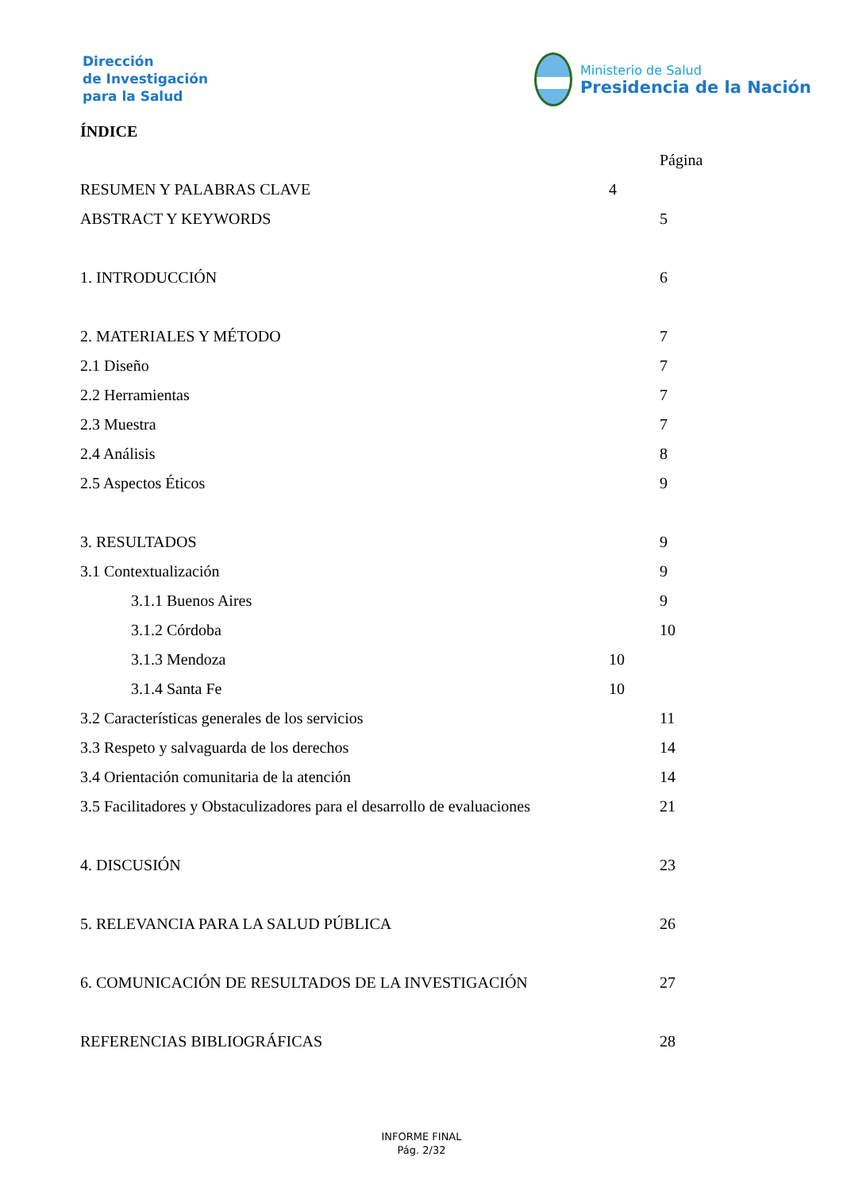Dirección
de Investigación
para la Salud
Ministerio de Salud
Presidencia de la Nación
ÍNDICE
Página
RESUMEN Y PALABRAS CLAVE 4
ABSTRACT Y KEYWORDS 5
1. INTRODUCCIÓN 6
2. MATERIALES Y MÉTODO 7
2.1 Diseño 7
2.2 Herramientas 7
2.3 Muestra 7
2.4 Análisis 8
2.5 Aspectos Éticos 9
3. RESULTADOS 9
3.1 Contextualización 9
3.1.1 Buenos Aires 9
3.1.2 Córdoba 10
3.1.3 Mendoza 10
3.1.4 Santa Fe 10
3.2 Características generales de los servicios 11
3.3 Respeto y salvaguarda de los derechos 14
3.4 Orientación comunitaria de la atención 14
3.5 Facilitadores y Obstaculizadores para el desarrollo de evaluaciones 21
4. DISCUSIÓN 23
5. RELEVANCIA PARA LA SALUD PÚBLICA 26
6. COMUNICACIÓN DE RESULTADOS DE LA INVESTIGACIÓN 27
REFERENCIAS BIBLIOGRÁFICAS 28
INFORME FINAL
Pág. 2/32